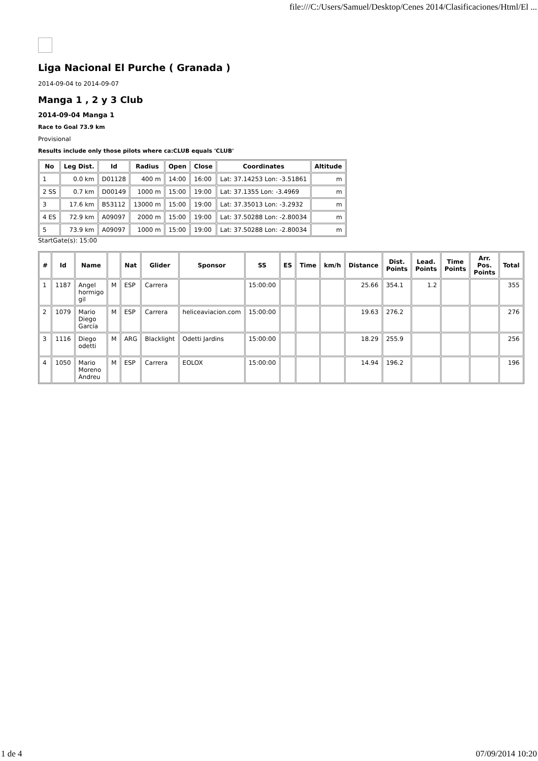file:///C:/Users/Samuel/Desktop/Cenes 2014/Clasificaciones/Html/El ...
Liga Nacional El Purche ( Granada )
2014-09-04 to 2014-09-07
Manga 1 , 2 y 3 Club
2014-09-04 Manga 1
Race to Goal 73.9 km
Provisional
Results include only those pilots where ca:CLUB equals 'CLUB'
| No | Leg Dist. | Id | Radius | Open | Close | Coordinates | Altitude |
| --- | --- | --- | --- | --- | --- | --- | --- |
| 1 | 0.0 km | D01128 | 400 m | 14:00 | 16:00 | Lat: 37.14253 Lon: -3.51861 | m |
| 2 SS | 0.7 km | D00149 | 1000 m | 15:00 | 19:00 | Lat: 37.1355 Lon: -3.4969 | m |
| 3 | 17.6 km | B53112 | 13000 m | 15:00 | 19:00 | Lat: 37.35013 Lon: -3.2932 | m |
| 4 ES | 72.9 km | A09097 | 2000 m | 15:00 | 19:00 | Lat: 37.50288 Lon: -2.80034 | m |
| 5 | 73.9 km | A09097 | 1000 m | 15:00 | 19:00 | Lat: 37.50288 Lon: -2.80034 | m |
StartGate(s): 15:00
| # | Id | Name | | Nat | Glider | Sponsor | SS | ES | Time | km/h | Distance | Dist. Points | Lead. Points | Time Points | Arr. Pos. Points | Total |
| --- | --- | --- | --- | --- | --- | --- | --- | --- | --- | --- | --- | --- | --- | --- | --- | --- |
| 1 | 1187 | Angel hormigo gil | M | ESP | Carrera | | 15:00:00 | | | | 25.66 | 354.1 | 1.2 | | | 355 |
| 2 | 1079 | Mario Diego García | M | ESP | Carrera | heliceaviacion.com | 15:00:00 | | | | 19.63 | 276.2 | | | | 276 |
| 3 | 1116 | Diego odetti | M | ARG | Blacklight | Odetti Jardins | 15:00:00 | | | | 18.29 | 255.9 | | | | 256 |
| 4 | 1050 | Mario Moreno Andreu | M | ESP | Carrera | EOLOX | 15:00:00 | | | | 14.94 | 196.2 | | | | 196 |
1 de 4 07/09/2014 10:20